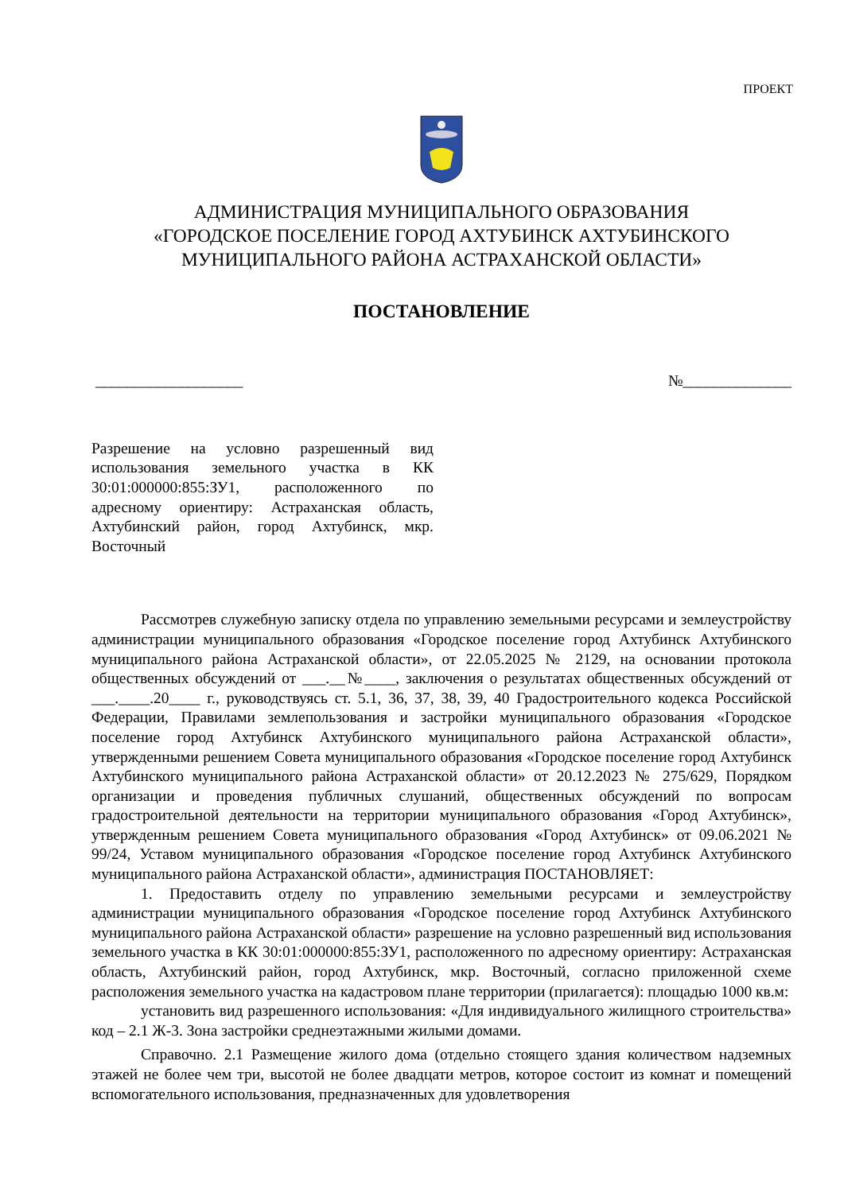ПРОЕКТ
АДМИНИСТРАЦИЯ МУНИЦИПАЛЬНОГО ОБРАЗОВАНИЯ
«ГОРОДСКОЕ ПОСЕЛЕНИЕ ГОРОД АХТУБИНСК АХТУБИНСКОГО
МУНИЦИПАЛЬНОГО РАЙОНА АСТРАХАНСКОЙ ОБЛАСТИ»
ПОСТАНОВЛЕНИЕ
___________________ №______________
Разрешение на условно разрешенный вид использования земельного участка в КК 30:01:000000:855:ЗУ1, расположенного по адресному ориентиру: Астраханская область, Ахтубинский район, город Ахтубинск, мкр. Восточный
Рассмотрев служебную записку отдела по управлению земельными ресурсами и землеустройству администрации муниципального образования «Городское поселение город Ахтубинск Ахтубинского муниципального района Астраханской области», от 22.05.2025 № 2129, на основании протокола общественных обсуждений от ___.__№____, заключения о результатах общественных обсуждений от ___.____.20____ г., руководствуясь ст. 5.1, 36, 37, 38, 39, 40 Градостроительного кодекса Российской Федерации, Правилами землепользования и застройки муниципального образования «Городское поселение город Ахтубинск Ахтубинского муниципального района Астраханской области», утвержденными решением Совета муниципального образования «Городское поселение город Ахтубинск Ахтубинского муниципального района Астраханской области» от 20.12.2023 № 275/629, Порядком организации и проведения публичных слушаний, общественных обсуждений по вопросам градостроительной деятельности на территории муниципального образования «Город Ахтубинск», утвержденным решением Совета муниципального образования «Город Ахтубинск» от 09.06.2021 № 99/24, Уставом муниципального образования «Городское поселение город Ахтубинск Ахтубинского муниципального района Астраханской области», администрация ПОСТАНОВЛЯЕТ:
1. Предоставить отделу по управлению земельными ресурсами и землеустройству администрации муниципального образования «Городское поселение город Ахтубинск Ахтубинского муниципального района Астраханской области» разрешение на условно разрешенный вид использования земельного участка в КК 30:01:000000:855:ЗУ1, расположенного по адресному ориентиру: Астраханская область, Ахтубинский район, город Ахтубинск, мкр. Восточный, согласно приложенной схеме расположения земельного участка на кадастровом плане территории (прилагается): площадью 1000 кв.м:
установить вид разрешенного использования: «Для индивидуального жилищного строительства» код – 2.1 Ж-3. Зона застройки среднеэтажными жилыми домами.
Справочно. 2.1 Размещение жилого дома (отдельно стоящего здания количеством надземных этажей не более чем три, высотой не более двадцати метров, которое состоит из комнат и помещений вспомогательного использования, предназначенных для удовлетворения